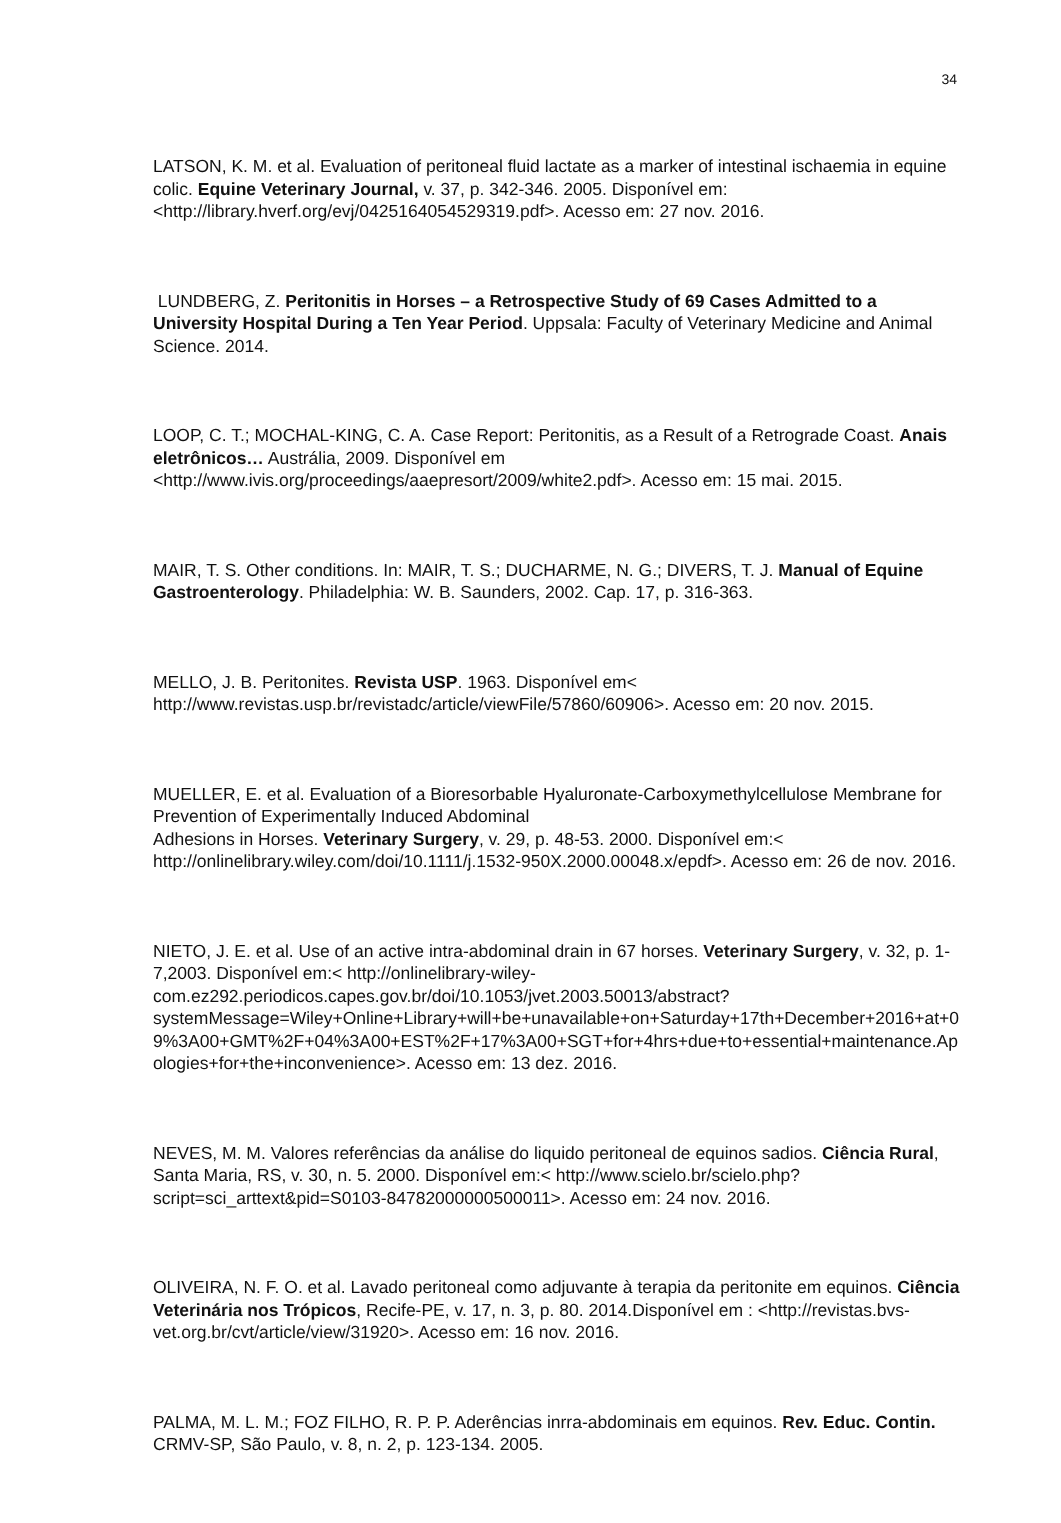34
LATSON, K. M. et al. Evaluation of peritoneal fluid lactate as a marker of intestinal ischaemia in equine colic. Equine Veterinary Journal, v. 37, p. 342-346. 2005. Disponível em: <http://library.hverf.org/evj/0425164054529319.pdf>. Acesso em: 27 nov. 2016.
LUNDBERG, Z. Peritonitis in Horses – a Retrospective Study of 69 Cases Admitted to a University Hospital During a Ten Year Period. Uppsala: Faculty of Veterinary Medicine and Animal Science. 2014.
LOOP, C. T.; MOCHAL-KING, C. A. Case Report: Peritonitis, as a Result of a Retrograde Coast. Anais eletrônicos… Austrália, 2009. Disponível em <http://www.ivis.org/proceedings/aaepresort/2009/white2.pdf>. Acesso em: 15 mai. 2015.
MAIR, T. S. Other conditions. In: MAIR, T. S.; DUCHARME, N. G.; DIVERS, T. J. Manual of Equine Gastroenterology. Philadelphia: W. B. Saunders, 2002. Cap. 17, p. 316-363.
MELLO, J. B. Peritonites. Revista USP. 1963. Disponível em< http://www.revistas.usp.br/revistadc/article/viewFile/57860/60906>. Acesso em: 20 nov. 2015.
MUELLER, E. et al. Evaluation of a Bioresorbable Hyaluronate-Carboxymethylcellulose Membrane for Prevention of Experimentally Induced Abdominal
Adhesions in Horses. Veterinary Surgery, v. 29, p. 48-53. 2000. Disponível em:< http://onlinelibrary.wiley.com/doi/10.1111/j.1532-950X.2000.00048.x/epdf>. Acesso em: 26 de nov. 2016.
NIETO, J. E. et al. Use of an active intra-abdominal drain in 67 horses. Veterinary Surgery, v. 32, p. 1- 7,2003. Disponível em:< http://onlinelibrary-wiley-com.ez292.periodicos.capes.gov.br/doi/10.1053/jvet.2003.50013/abstract?systemMessage=Wiley+Online+Library+will+be+unavailable+on+Saturday+17th+December+2016+at+09%3A00+GMT%2F+04%3A00+EST%2F+17%3A00+SGT+for+4hrs+due+to+essential+maintenance.Apologies+for+the+inconvenience>. Acesso em: 13 dez. 2016.
NEVES, M. M. Valores referências da análise do liquido peritoneal de equinos sadios. Ciência Rural, Santa Maria, RS, v. 30, n. 5. 2000. Disponível em:< http://www.scielo.br/scielo.php?script=sci_arttext&pid=S0103-84782000000500011>. Acesso em: 24 nov. 2016.
OLIVEIRA, N. F. O. et al. Lavado peritoneal como adjuvante à terapia da peritonite em equinos. Ciência Veterinária nos Trópicos, Recife-PE, v. 17, n. 3, p. 80. 2014.Disponível em : <http://revistas.bvs-vet.org.br/cvt/article/view/31920>. Acesso em: 16 nov. 2016.
PALMA, M. L. M.; FOZ FILHO, R. P. P. Aderências inrra-abdominais em equinos. Rev. Educ. Contin. CRMV-SP, São Paulo, v. 8, n. 2, p. 123-134. 2005.